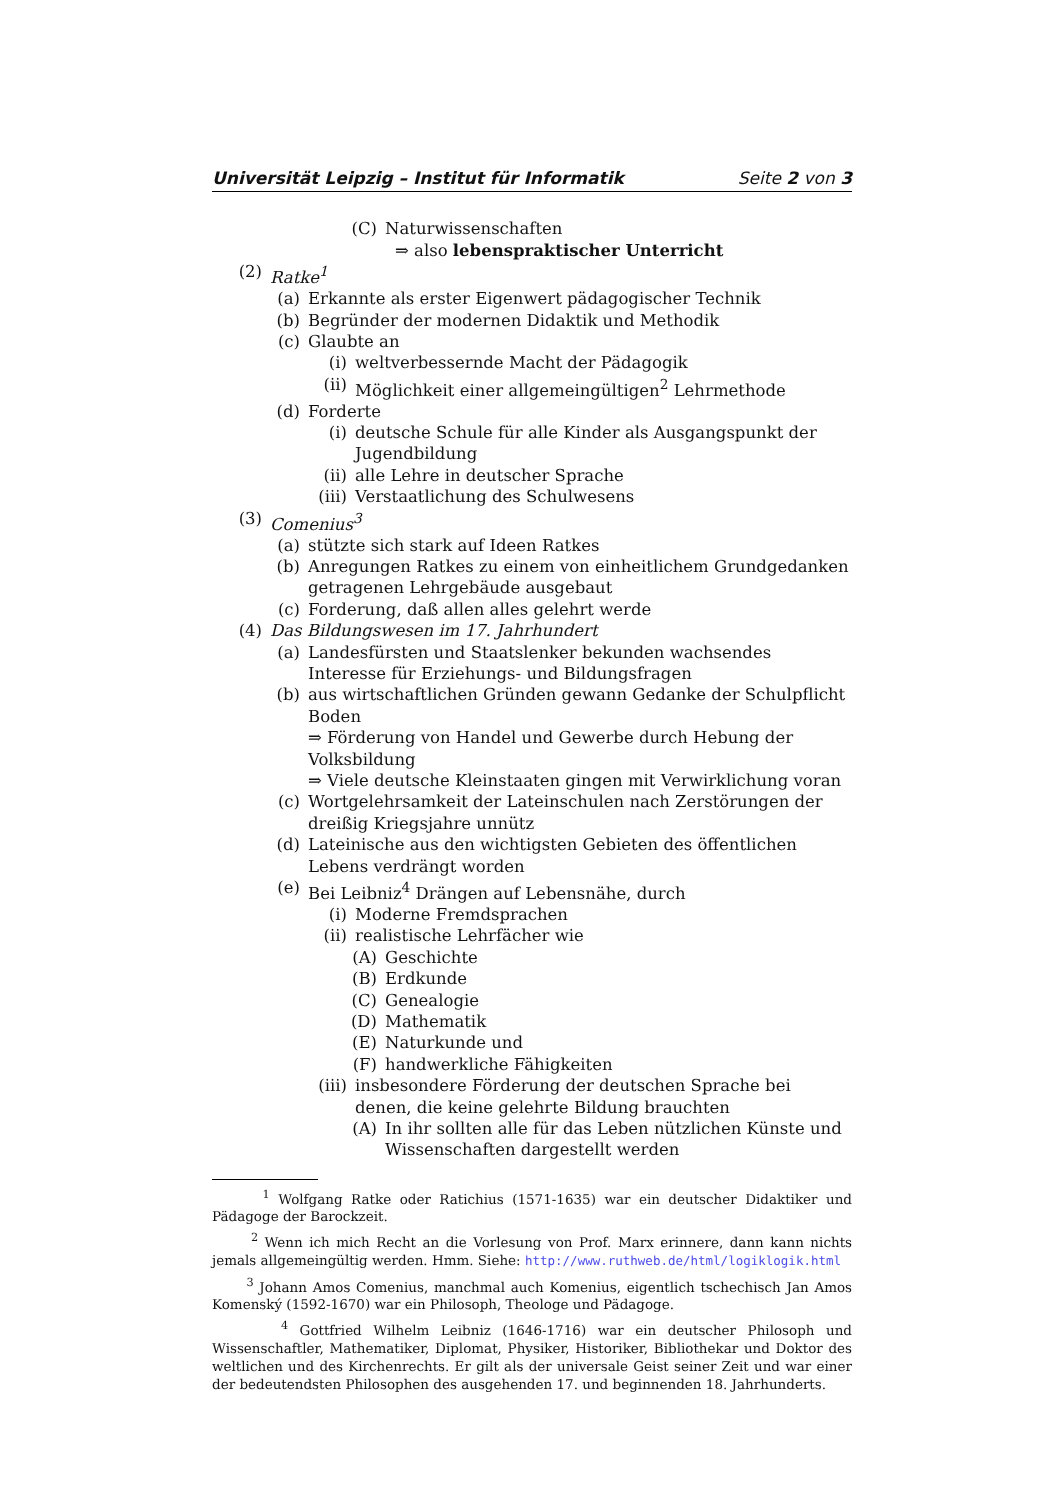Universität Leipzig – Institut für Informatik Seite 2 von 3
(C) Naturwissenschaften
⇒ also lebenspraktischer Unterricht
(2) Ratke<sup>1</sup>
(a) Erkannte als erster Eigenwert pädagogischer Technik
(b) Begründer der modernen Didaktik und Methodik
(c) Glaubte an
(i) weltverbessernde Macht der Pädagogik
(ii) Möglichkeit einer allgemeingültigen<sup>2</sup> Lehrmethode
(d) Forderte
(i) deutsche Schule für alle Kinder als Ausgangspunkt der Jugendbildung
(ii) alle Lehre in deutscher Sprache
(iii) Verstaatlichung des Schulwesens
(3) Comenius<sup>3</sup>
(a) stützte sich stark auf Ideen Ratkes
(b) Anregungen Ratkes zu einem von einheitlichem Grundgedanken getragenen Lehrgebäude ausgebaut
(c) Forderung, daß allen alles gelehrt werde
(4) Das Bildungswesen im 17. Jahrhundert
(a) Landesfürsten und Staatslenker bekunden wachsendes Interesse für Erziehungs- und Bildungsfragen
(b) aus wirtschaftlichen Gründen gewann Gedanke der Schulpflicht Boden
⇒ Förderung von Handel und Gewerbe durch Hebung der Volksbildung
⇒ Viele deutsche Kleinstaaten gingen mit Verwirklichung voran
(c) Wortgelehrsamkeit der Lateinschulen nach Zerstörungen der dreißig Kriegsjahre unnütz
(d) Lateinische aus den wichtigsten Gebieten des öffentlichen Lebens verdrängt worden
(e) Bei Leibniz<sup>4</sup> Drängen auf Lebensnähe, durch
(i) Moderne Fremdsprachen
(ii) realistische Lehrfächer wie
(A) Geschichte
(B) Erdkunde
(C) Genealogie
(D) Mathematik
(E) Naturkunde und
(F) handwerkliche Fähigkeiten
(iii) insbesondere Förderung der deutschen Sprache bei denen, die keine gelehrte Bildung brauchten
(A) In ihr sollten alle für das Leben nützlichen Künste und Wissenschaften dargestellt werden
<sup>1</sup> Wolfgang Ratke oder Ratichius (1571-1635) war ein deutscher Didaktiker und Pädagoge der Barockzeit.
<sup>2</sup> Wenn ich mich Recht an die Vorlesung von Prof. Marx erinnere, dann kann nichts jemals allgemeingültig werden. Hmm. Siehe: http://www.ruthweb.de/html/logiklogik.html
<sup>3</sup> Johann Amos Comenius, manchmal auch Komenius, eigentlich tschechisch Jan Amos Komenský (1592-1670) war ein Philosoph, Theologe und Pädagoge.
<sup>4</sup> Gottfried Wilhelm Leibniz (1646-1716) war ein deutscher Philosoph und Wissenschaftler, Mathematiker, Diplomat, Physiker, Historiker, Bibliothekar und Doktor des weltlichen und des Kirchenrechts. Er gilt als der universale Geist seiner Zeit und war einer der bedeutendsten Philosophen des ausgehenden 17. und beginnenden 18. Jahrhunderts.